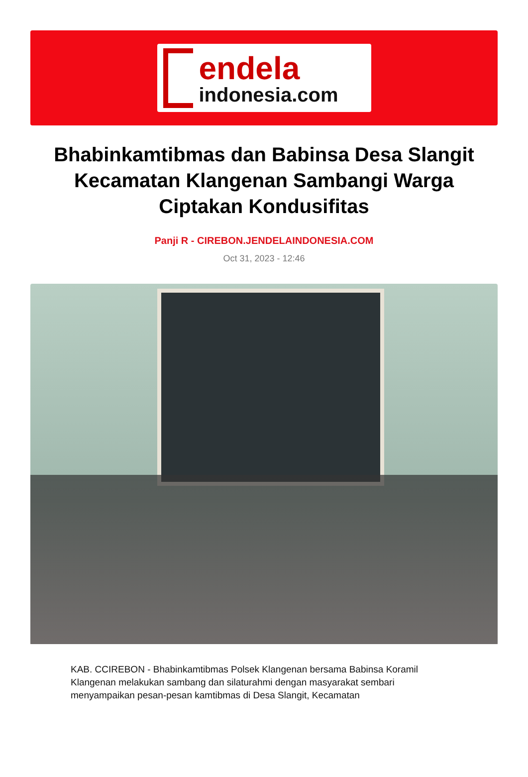endela
indonesia.com
Bhabinkamtibmas dan Babinsa Desa Slangit Kecamatan Klangenan Sambangi Warga Ciptakan Kondusifitas
Panji R - CIREBON.JENDELAINDONESIA.COM
Oct 31, 2023 - 12:46
KAB. CCIREBON - Bhabinkamtibmas Polsek Klangenan bersama Babinsa Koramil Klangenan melakukan sambang dan silaturahmi dengan masyarakat sembari menyampaikan pesan-pesan kamtibmas di Desa Slangit, Kecamatan